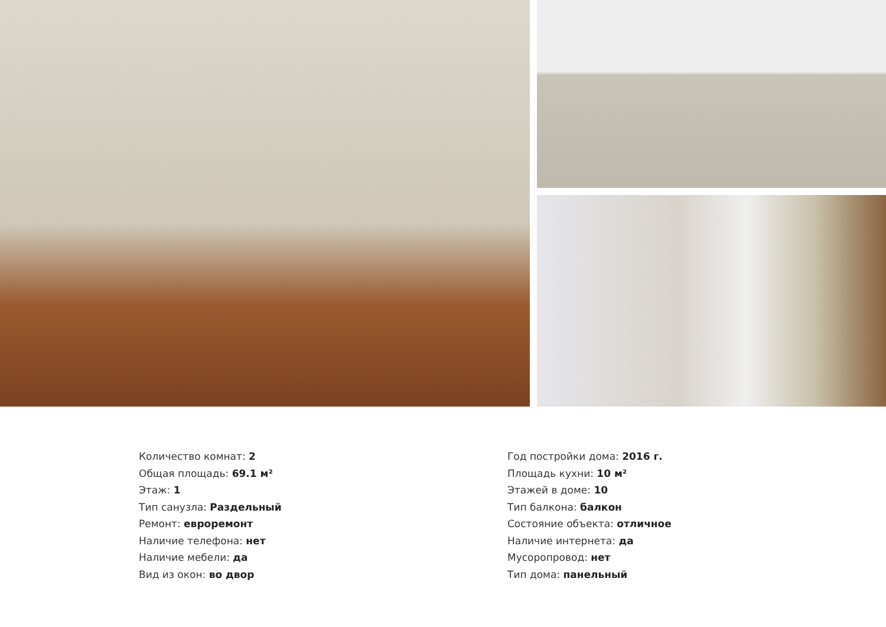Количество комнат: 2
Общая площадь: 69.1 м²
Этаж: 1
Тип санузла: Раздельный
Ремонт: евроремонт
Наличие телефона: нет
Наличие мебели: да
Вид из окон: во двор
Год постройки дома: 2016 г.
Площадь кухни: 10 м²
Этажей в доме: 10
Тип балкона: балкон
Состояние объекта: отличное
Наличие интернета: да
Мусоропровод: нет
Тип дома: панельный